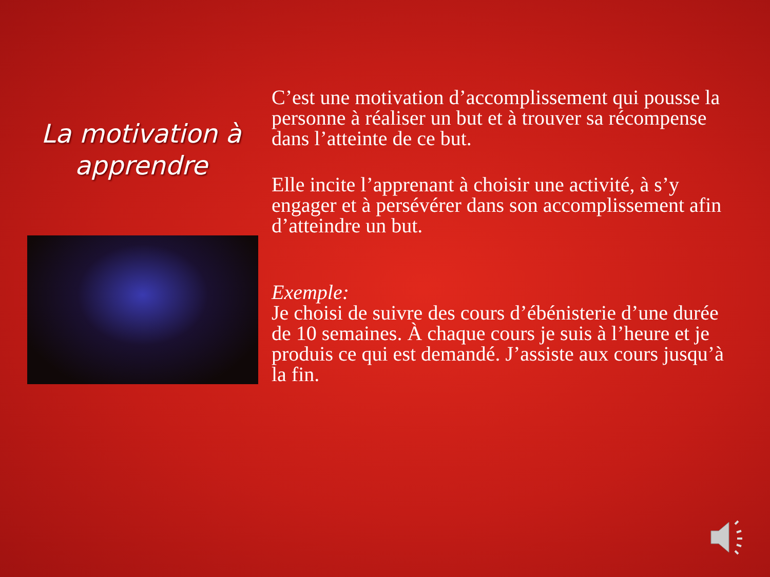La motivation à apprendre
C’est une motivation d’accomplissement qui pousse la personne à réaliser un but et à trouver sa récompense dans l’atteinte de ce but.
Elle incite l’apprenant à choisir une activité, à s’y engager et à persévérer dans son accomplissement afin d’atteindre un but.
Exemple:
Je choisi de suivre des cours d’ébénisterie d’une durée de 10 semaines. À chaque cours je suis à l’heure et je produis ce qui est demandé. J’assiste aux cours jusqu’à la fin.